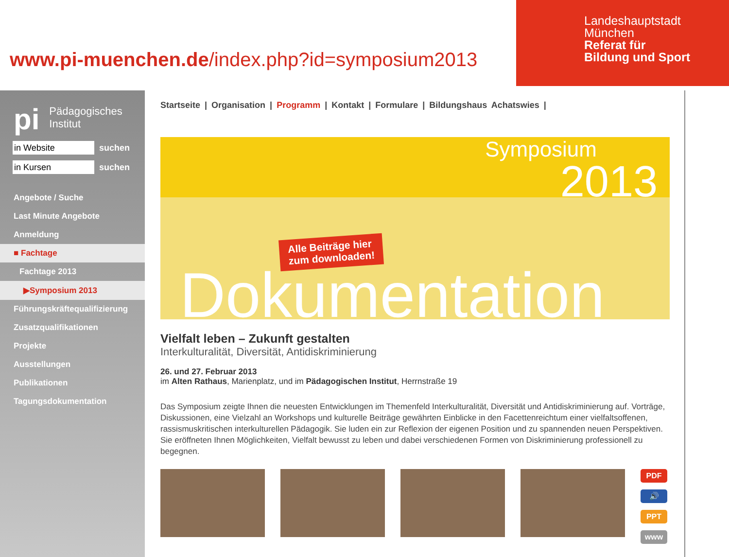www.pi-muenchen.de/index.php?id=symposium2013
Landeshauptstadt
München
Referat für
Bildung und Sport
pi Pädagogisches
Institut
in Website
suchen
in Kursen
suchen
Angebote / Suche
Last Minute Angebote
Anmeldung
■ Fachtage
Fachtage 2013
▶Symposium 2013
Führungskräftequalifizierung
Zusatzqualifikationen
Projekte
Ausstellungen
Publikationen
Tagungsdokumentation
Startseite | Organisation | Programm | Kontakt | Formulare | Bildungshaus Achatswies |
Symposium
2013
Alle Beiträge hier
zum downloaden!
Dokumentation
Vielfalt leben – Zukunft gestalten
Interkulturalität, Diversität, Antidiskriminierung
26. und 27. Februar 2013
im Alten Rathaus, Marienplatz, und im Pädagogischen Institut, Herrnstraße 19
Das Symposium zeigte Ihnen die neuesten Entwicklungen im Themenfeld Interkulturalität, Diversität und Antidiskriminierung auf. Vorträge, Diskussionen, eine Vielzahl an Workshops und kulturelle Beiträge gewährten Einblicke in den Facettenreichtum einer vielfaltsoffenen, rassismuskritischen interkulturellen Pädagogik. Sie luden ein zur Reflexion der eigenen Position und zu spannenden neuen Perspektiven. Sie eröffneten Ihnen Möglichkeiten, Vielfalt bewusst zu leben und dabei verschiedenen Formen von Diskriminierung professionell zu begegnen.
PDF
🔊
PPT
www